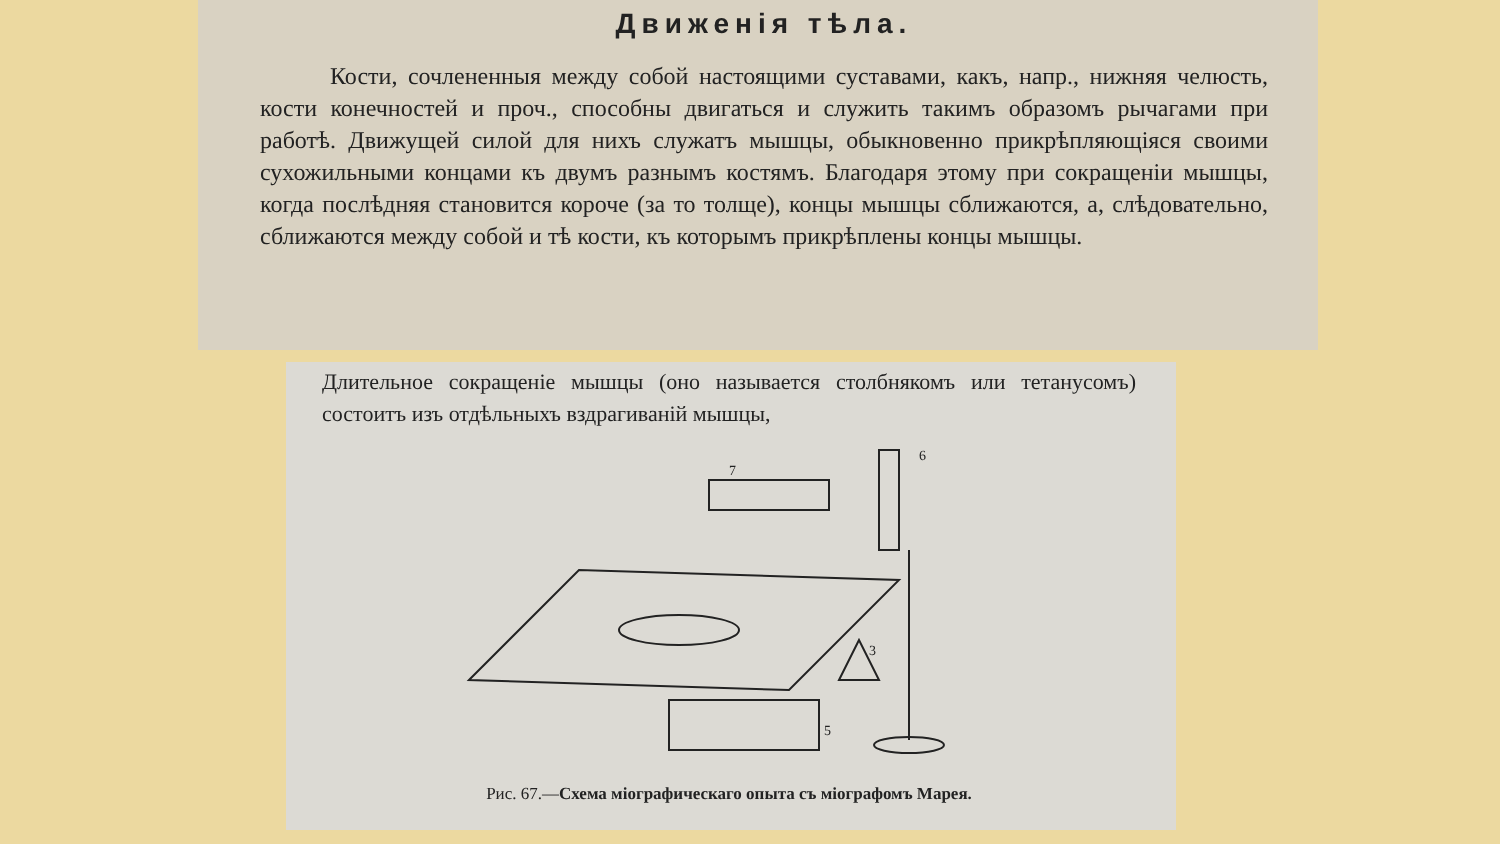Движенія тѣла.
Кости, сочлененныя между собой настоящими суставами, какъ, напр., нижняя челюсть, кости конечностей и проч., способны двигаться и служить такимъ образомъ рычагами при работѣ. Движущей силой для нихъ служатъ мышцы, обыкновенно прикрѣпляющіяся своими сухожильными концами къ двумъ разнымъ костямъ. Благодаря этому при сокращеніи мышцы, когда послѣдняя становится короче (за то толще), концы мышцы сближаются, а, слѣдовательно, сближаются между собой и тѣ кости, къ которымъ прикрѣплены концы мышцы.
Длительное сокращеніе мышцы (оно называется столбнякомъ или тетанусомъ) состоитъ изъ отдѣльныхъ вздрагиваній мышцы,
6
7
5
3
Рис. 67.—Схема міографическаго опыта съ міографомъ Марея.